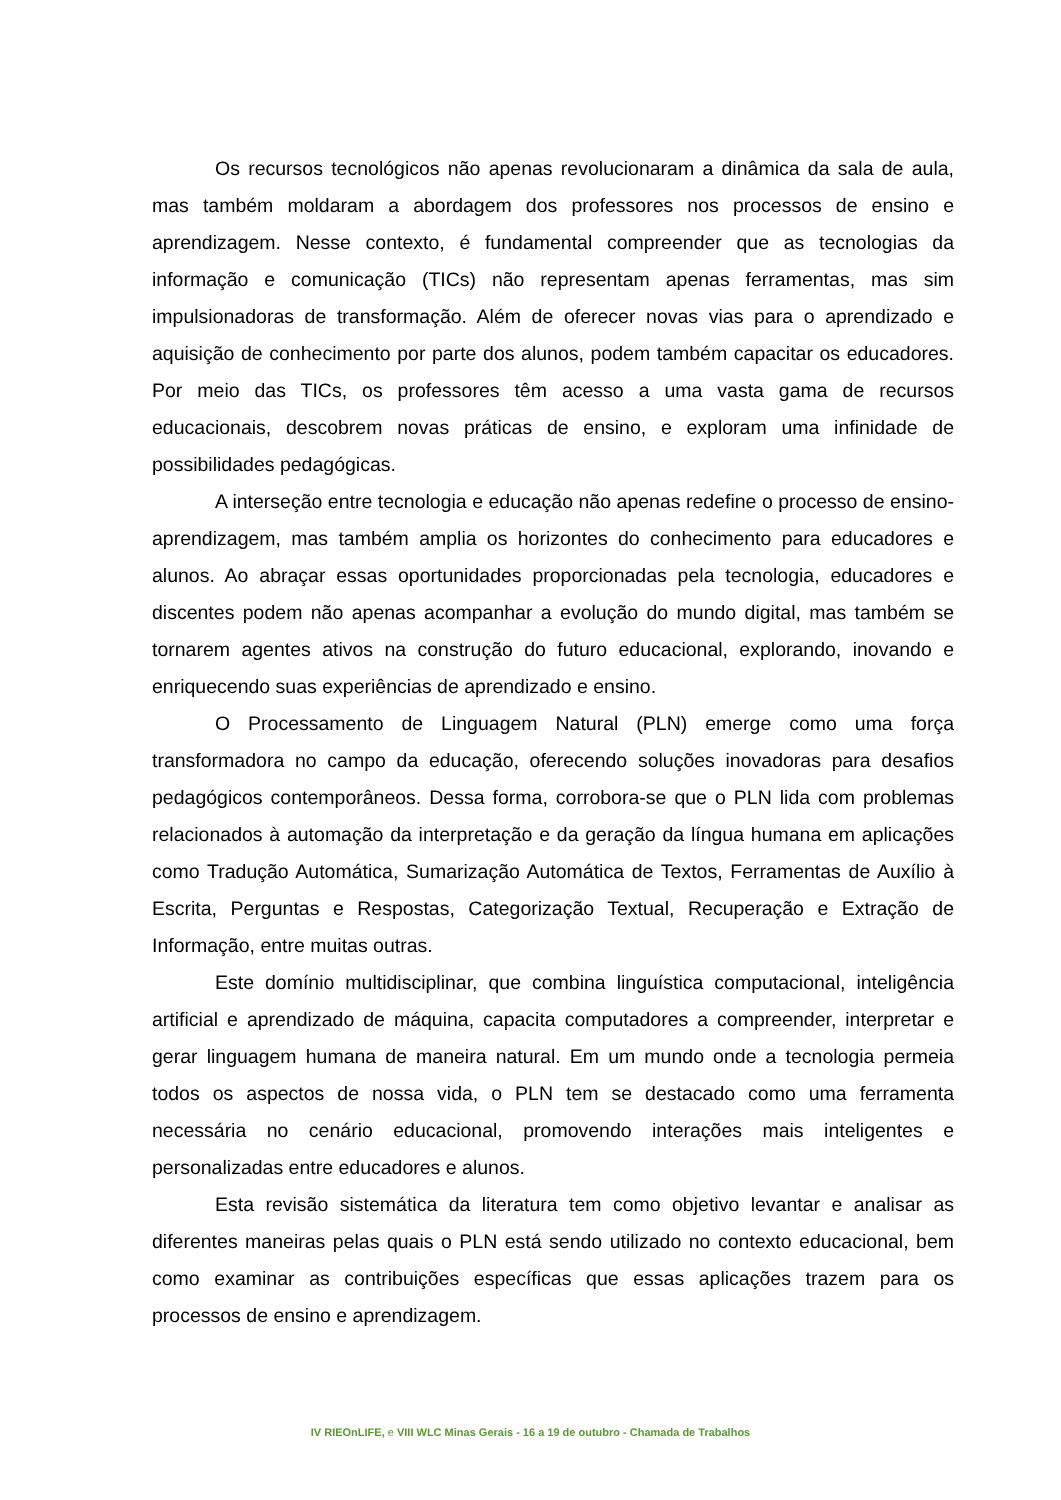Os recursos tecnológicos não apenas revolucionaram a dinâmica da sala de aula, mas também moldaram a abordagem dos professores nos processos de ensino e aprendizagem. Nesse contexto, é fundamental compreender que as tecnologias da informação e comunicação (TICs) não representam apenas ferramentas, mas sim impulsionadoras de transformação. Além de oferecer novas vias para o aprendizado e aquisição de conhecimento por parte dos alunos, podem também capacitar os educadores. Por meio das TICs, os professores têm acesso a uma vasta gama de recursos educacionais, descobrem novas práticas de ensino, e exploram uma infinidade de possibilidades pedagógicas.
A interseção entre tecnologia e educação não apenas redefine o processo de ensino-aprendizagem, mas também amplia os horizontes do conhecimento para educadores e alunos. Ao abraçar essas oportunidades proporcionadas pela tecnologia, educadores e discentes podem não apenas acompanhar a evolução do mundo digital, mas também se tornarem agentes ativos na construção do futuro educacional, explorando, inovando e enriquecendo suas experiências de aprendizado e ensino.
O Processamento de Linguagem Natural (PLN) emerge como uma força transformadora no campo da educação, oferecendo soluções inovadoras para desafios pedagógicos contemporâneos. Dessa forma, corrobora-se que o PLN lida com problemas relacionados à automação da interpretação e da geração da língua humana em aplicações como Tradução Automática, Sumarização Automática de Textos, Ferramentas de Auxílio à Escrita, Perguntas e Respostas, Categorização Textual, Recuperação e Extração de Informação, entre muitas outras.
Este domínio multidisciplinar, que combina linguística computacional, inteligência artificial e aprendizado de máquina, capacita computadores a compreender, interpretar e gerar linguagem humana de maneira natural. Em um mundo onde a tecnologia permeia todos os aspectos de nossa vida, o PLN tem se destacado como uma ferramenta necessária no cenário educacional, promovendo interações mais inteligentes e personalizadas entre educadores e alunos.
Esta revisão sistemática da literatura tem como objetivo levantar e analisar as diferentes maneiras pelas quais o PLN está sendo utilizado no contexto educacional, bem como examinar as contribuições específicas que essas aplicações trazem para os processos de ensino e aprendizagem.
IV RIEOnLIFE, e VIII WLC Minas Gerais - 16 a 19 de outubro - Chamada de Trabalhos